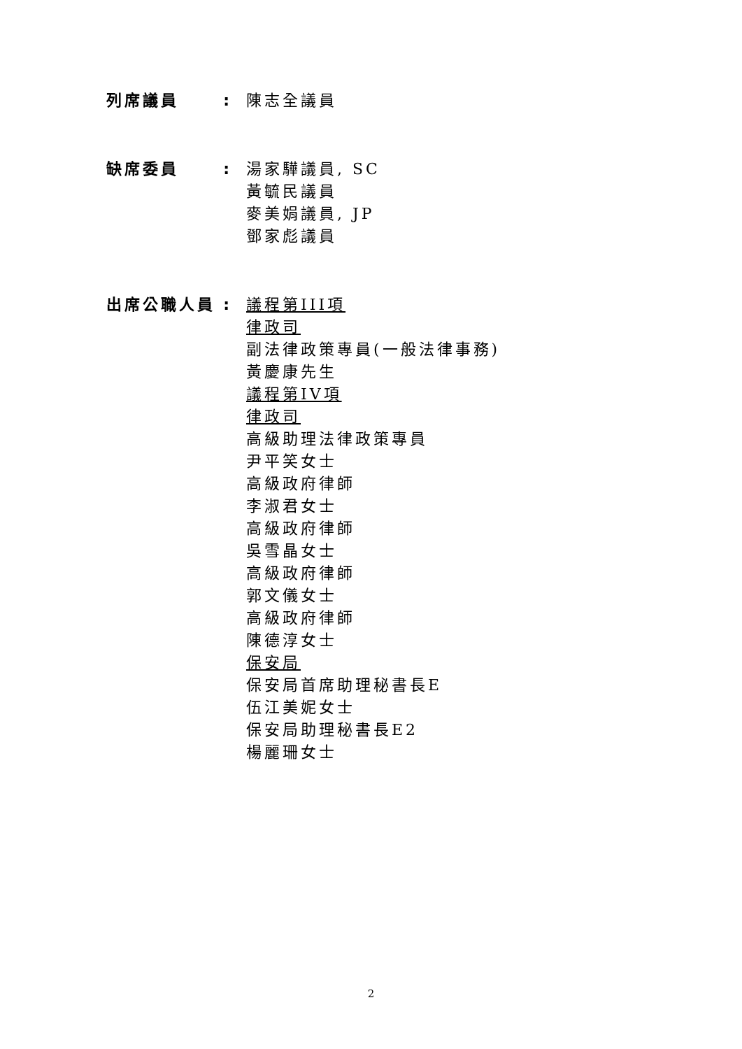列席議員: 陳志全議員
缺席委員: 湯家驊議員, SC
黃毓民議員
麥美娟議員, JP
鄧家彪議員
出席公職人員: 議程第III項
律政司
副法律政策專員(一般法律事務)
黃慶康先生
議程第IV項
律政司
高級助理法律政策專員
尹平笑女士
高級政府律師
李淑君女士
高級政府律師
吳雪晶女士
高級政府律師
郭文儀女士
高級政府律師
陳德淳女士
保安局
保安局首席助理秘書長E
伍江美妮女士
保安局助理秘書長E2
楊麗珊女士
2